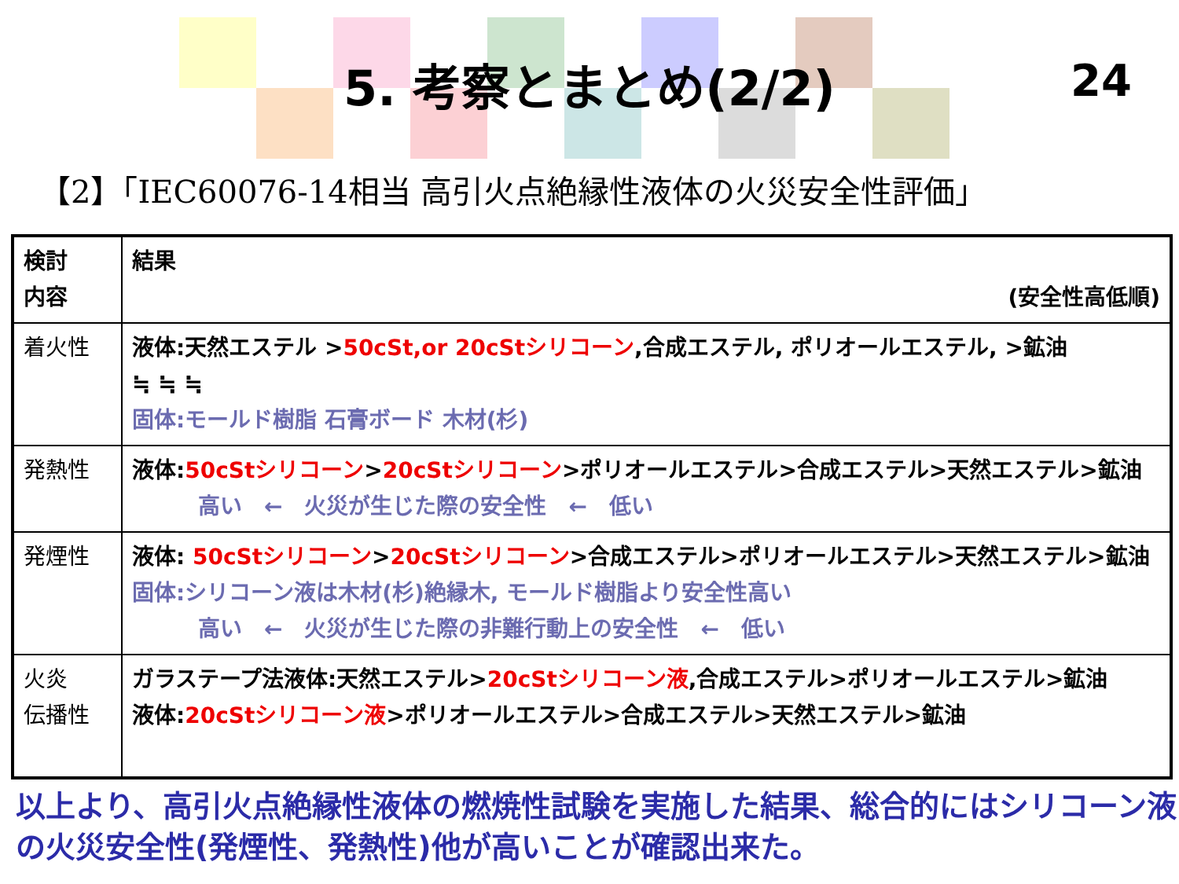5. 考察とまとめ(2/2)
24
【2】「IEC60076-14相当 高引火点絶縁性液体の火災安全性評価」
| 検討 内容 | 結果 (安全性高低順) |
| 着火性 | 液体:天然エステル > 50cSt,or 20cStシリコーン ,合成エステル, ポリオールエステル, >鉱油 ≒ ≒ ≒ 固体:モールド樹脂 石膏ボード 木材(杉) |
| 発熱性 | 液体: 50cStシリコーン > 20cStシリコーン >ポリオールエステル>合成エステル>天然エステル>鉱油 高い ← 火災が生じた際の安全性 ← 低い |
| 発煙性 | 液体: 50cStシリコーン > 20cStシリコーン >合成エステル>ポリオールエステル>天然エステル>鉱油 固体:シリコーン液は木材(杉)絶縁木, モールド樹脂より安全性高い 高い ← 火災が生じた際の非難行動上の安全性 ← 低い |
| 火炎 伝播性 | ガラステープ法液体:天然エステル> 20cStシリコーン液 ,合成エステル>ポリオールエステル>鉱油 液体: 20cStシリコーン液 >ポリオールエステル>合成エステル>天然エステル>鉱油 |
以上より、高引火点絶縁性液体の燃焼性試験を実施した結果、総合的にはシリコーン液の火災安全性(発煙性、発熱性)他が高いことが確認出来た。